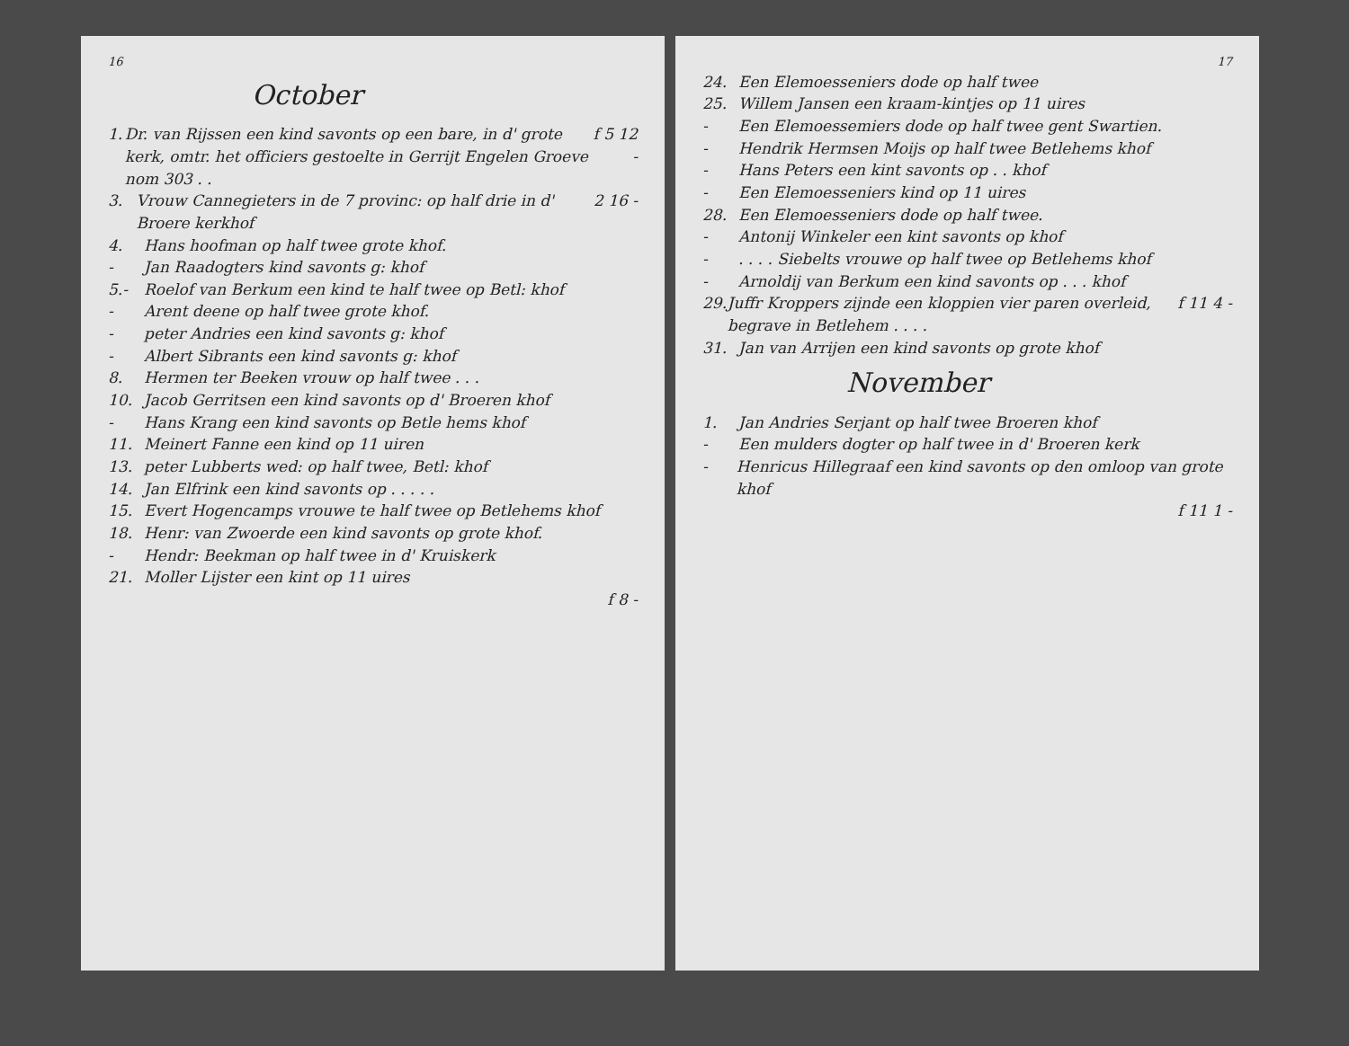16
October
1. Dr. van Rijssen een kind savonts op een bare, in d' grote kerk, omtr. het officiers gestoelte in Gerrijt Engelen Groeve nom 303 . . f 5 12 -
3. Vrouw Cannegieters in de 7 provinc: op half drie in d' Broere kerkhof 2 16 -
4. Hans hoofman op half twee grote khof.
- Jan Raadogters kind savonts g: khof
5.- Roelof van Berkum een kind te half twee op Betl: khof
- Arent deene op half twee grote khof.
- peter Andries een kind savonts g: khof
- Albert Sibrants een kind savonts g: khof
8. Hermen ter Beeken vrouw op half twee . . .
10. Jacob Gerritsen een kind savonts op d' Broeren khof
- Hans Krang een kind savonts op Betle hems khof
11. Meinert Fanne een kind op 11 uiren
13. peter Lubberts wed: op half twee, Betl: khof
14. Jan Elfrink een kind savonts op . . . . .
15. Evert Hogencamps vrouwe te half twee op Betlehems khof
18. Henr: van Zwoerde een kind savonts op grote khof.
- Hendr: Beekman op half twee in d' Kruiskerk
21. Moller Lijster een kint op 11 uires
f 8 -
17
24. Een Elemoesseniers dode op half twee
25. Willem Jansen een kraam-kintjes op 11 uires
- Een Elemoessemiers dode op half twee gent Swartien.
- Hendrik Hermsen Moijs op half twee Betlehems khof
- Hans Peters een kint savonts op . . khof
- Een Elemoesseniers kind op 11 uires
28. Een Elemoesseniers dode op half twee.
- Antonij Winkeler een kint savonts op khof
-. . . . Siebelts vrouwe op half twee op Betlehems khof
- Arnoldij van Berkum een kind savonts op . . . khof
29. Juffr Kroppers zijnde een kloppien vier paren overleid, begrave in Betlehem . . . . f 11 4 -
31. Jan van Arrijen een kind savonts op grote khof
November
1. Jan Andries Serjant op half twee Broeren khof
- Een mulders dogter op half twee in d' Broeren kerk
- Henricus Hillegraaf een kind savonts op den omloop van grote khof
f 11 1 -